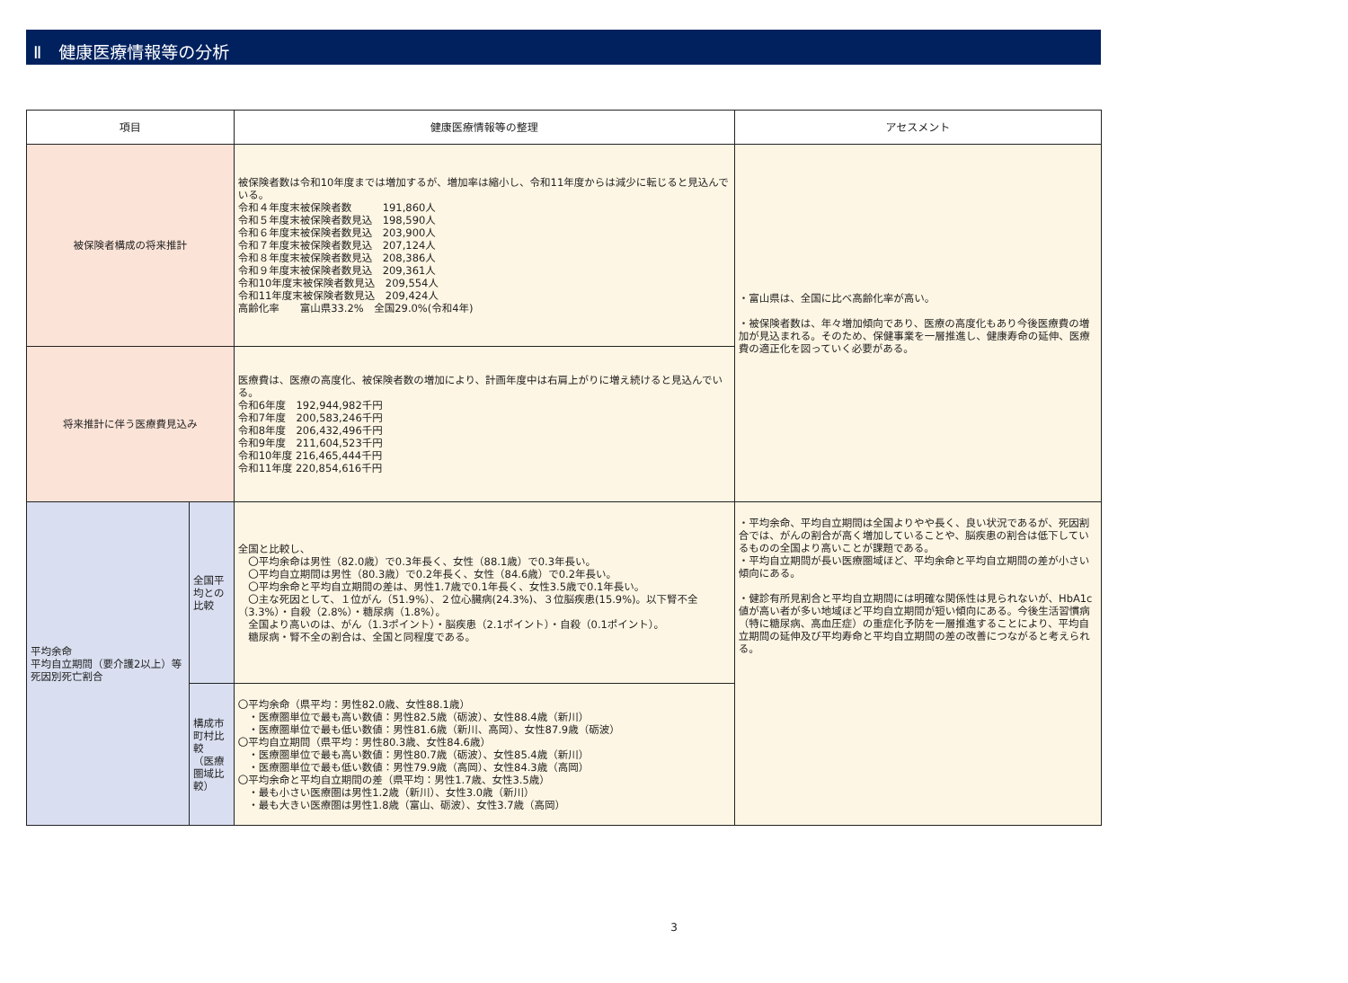Ⅱ　健康医療情報等の分析
| 項目 | | 健康医療情報等の整理 | アセスメント |
| --- | --- | --- | --- |
| 被保険者構成の将来推計 | | 被保険者数は令和10年度までは増加するが、増加率は縮小し、令和11年度からは減少に転じると見込んでいる。 令和４年度末被保険者数 191,860人 令和５年度末被保険者数見込 198,590人 令和６年度末被保険者数見込 203,900人 令和７年度末被保険者数見込 207,124人 令和８年度末被保険者数見込 208,386人 令和９年度末被保険者数見込 209,361人 令和10年度末被保険者数見込 209,554人 令和11年度末被保険者数見込 209,424人 高齢化率 富山県33.2% 全国29.0%(令和4年) | ・富山県は、全国に比べ高齢化率が高い。 ・被保険者数は、年々増加傾向であり、医療の高度化もあり今後医療費の増加が見込まれる。そのため、保健事業を一層推進し、健康寿命の延伸、医療費の適正化を図っていく必要がある。 |
| 将来推計に伴う医療費見込み | | 医療費は、医療の高度化、被保険者数の増加により、計画年度中は右肩上がりに増え続けると見込んでいる。 令和6年度 192,944,982千円 令和7年度 200,583,246千円 令和8年度 206,432,496千円 令和9年度 211,604,523千円 令和10年度 216,465,444千円 令和11年度 220,854,616千円 | |
| 平均余命 平均自立期間（要介護2以上）等 死因別死亡割合 | 全国平均との比較 | 全国と比較し、 〇平均余命は男性（82.0歳）で0.3年長く、女性（88.1歳）で0.3年長い。 〇平均自立期間は男性（80.3歳）で0.2年長く、女性（84.6歳）で0.2年長い。 〇平均余命と平均自立期間の差は、男性1.7歳で0.1年長く、女性3.5歳で0.1年長い。 〇主な死因として、１位がん（51.9%）、２位心臓病(24.3%)、３位脳疾患(15.9%)。以下腎不全（3.3%）・自殺（2.8%）・糖尿病（1.8%）。 全国より高いのは、がん（1.3ポイント）・脳疾患（2.1ポイント）・自殺（0.1ポイント）。 糖尿病・腎不全の割合は、全国と同程度である。 | ・平均余命、平均自立期間は全国よりやや長く、良い状況であるが、死因割合では、がんの割合が高く増加していることや、脳疾患の割合は低下しているものの全国より高いことが課題である。 ・平均自立期間が長い医療圏域ほど、平均余命と平均自立期間の差が小さい傾向にある。 ・健診有所見割合と平均自立期間には明確な関係性は見られないが、HbA1c値が高い者が多い地域ほど平均自立期間が短い傾向にある。今後生活習慣病（特に糖尿病、高血圧症）の重症化予防を一層推進することにより、平均自立期間の延伸及び平均寿命と平均自立期間の差の改善につながると考えられる。 |
| | 構成市町村比較 （医療圏域比較） | 〇平均余命（県平均：男性82.0歳、女性88.1歳） ・医療圏単位で最も高い数値：男性82.5歳（砺波）、女性88.4歳（新川） ・医療圏単位で最も低い数値：男性81.6歳（新川、高岡）、女性87.9歳（砺波） 〇平均自立期間（県平均：男性80.3歳、女性84.6歳） ・医療圏単位で最も高い数値：男性80.7歳（砺波）、女性85.4歳（新川） ・医療圏単位で最も低い数値：男性79.9歳（高岡）、女性84.3歳（高岡） 〇平均余命と平均自立期間の差（県平均：男性1.7歳、女性3.5歳） ・最も小さい医療圏は男性1.2歳（新川）、女性3.0歳（新川） ・最も大きい医療圏は男性1.8歳（富山、砺波）、女性3.7歳（高岡） | |
3